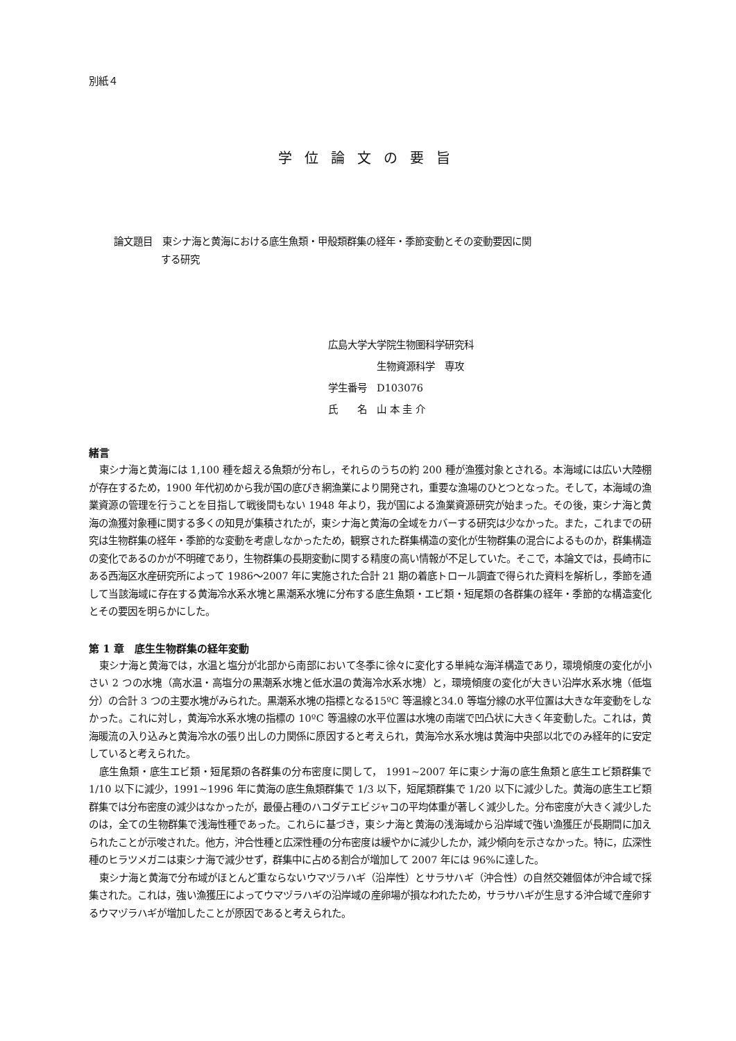別紙４
学位論文の要旨
論文題目　東シナ海と黄海における底生魚類・甲殻類群集の経年・季節変動とその変動要因に関
する研究
広島大学大学院生物圏科学研究科
　　　　　生物資源科学　専攻
学生番号　D103076
氏　　名　山 本 圭 介
緒言
東シナ海と黄海には 1,100 種を超える魚類が分布し，それらのうちの約 200 種が漁獲対象とされる。本海域には広い大陸棚が存在するため，1900 年代初めから我が国の底びき網漁業により開発され，重要な漁場のひとつとなった。そして，本海域の漁業資源の管理を行うことを目指して戦後間もない 1948 年より，我が国による漁業資源研究が始まった。その後，東シナ海と黄海の漁獲対象種に関する多くの知見が集積されたが，東シナ海と黄海の全域をカバーする研究は少なかった。また，これまでの研究は生物群集の経年・季節的な変動を考慮しなかったため，観察された群集構造の変化が生物群集の混合によるものか，群集構造の変化であるのかが不明確であり，生物群集の長期変動に関する精度の高い情報が不足していた。そこで，本論文では，長崎市にある西海区水産研究所によって 1986〜2007 年に実施された合計 21 期の着底トロール調査で得られた資料を解析し，季節を通して当該海域に存在する黄海冷水系水塊と黒潮系水塊に分布する底生魚類・エビ類・短尾類の各群集の経年・季節的な構造変化とその要因を明らかにした。
第 1 章　底生生物群集の経年変動
東シナ海と黄海では，水温と塩分が北部から南部において冬季に徐々に変化する単純な海洋構造であり，環境傾度の変化が小さい 2 つの水塊（高水温・高塩分の黒潮系水塊と低水温の黄海冷水系水塊）と，環境傾度の変化が大きい沿岸水系水塊（低塩分）の合計 3 つの主要水塊がみられた。黒潮系水塊の指標となる15ºC 等温線と34.0 等塩分線の水平位置は大きな年変動をしなかった。これに対し，黄海冷水系水塊の指標の 10ºC 等温線の水平位置は水塊の南端で凹凸状に大きく年変動した。これは，黄海暖流の入り込みと黄海冷水の張り出しの力関係に原因すると考えられ，黄海冷水系水塊は黄海中央部以北でのみ経年的に安定していると考えられた。
底生魚類・底生エビ類・短尾類の各群集の分布密度に関して， 1991~2007 年に東シナ海の底生魚類と底生エビ類群集で 1/10 以下に減少，1991~1996 年に黄海の底生魚類群集で 1/3 以下，短尾類群集で 1/20 以下に減少した。黄海の底生エビ類群集では分布密度の減少はなかったが，最優占種のハコダテエビジャコの平均体重が著しく減少した。分布密度が大きく減少したのは，全ての生物群集で浅海性種であった。これらに基づき，東シナ海と黄海の浅海域から沿岸域で強い漁獲圧が長期間に加えられたことが示唆された。他方，沖合性種と広深性種の分布密度は緩やかに減少したか，減少傾向を示さなかった。特に，広深性種のヒラツメガニは東シナ海で減少せず，群集中に占める割合が増加して 2007 年には 96%に達した。
東シナ海と黄海で分布域がほとんど重ならないウマヅラハギ（沿岸性）とサラサハギ（沖合性）の自然交雑個体が沖合域で採集された。これは，強い漁獲圧によってウマヅラハギの沿岸域の産卵場が損なわれたため，サラサハギが生息する沖合域で産卵するウマヅラハギが増加したことが原因であると考えられた。